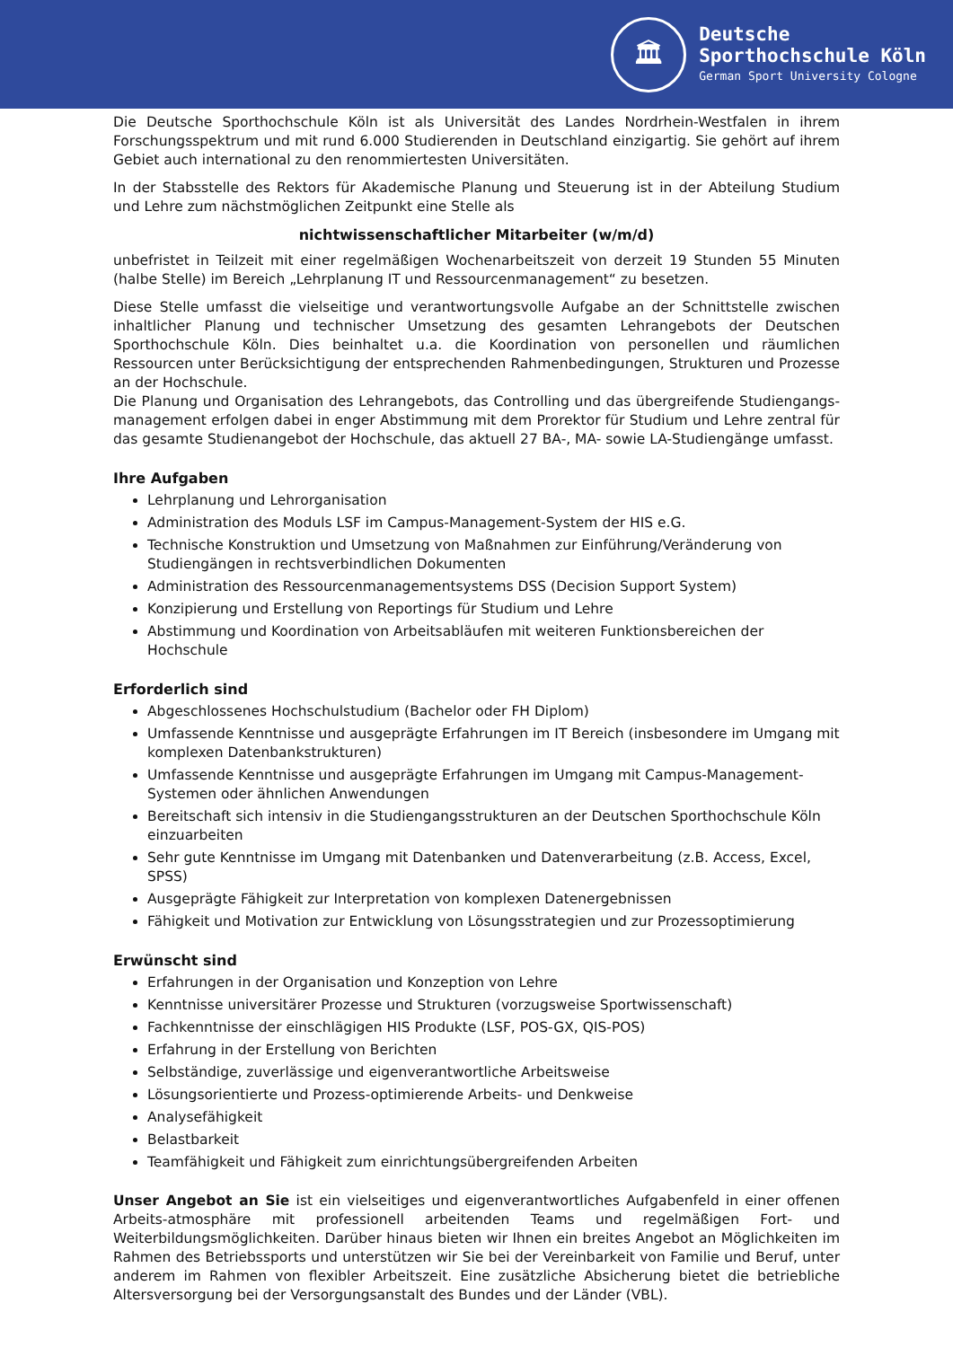🏛
Deutsche
Sporthochschule Köln
German Sport University Cologne
Die Deutsche Sporthochschule Köln ist als Universität des Landes Nordrhein-Westfalen in ihrem Forschungsspektrum und mit rund 6.000 Studierenden in Deutschland einzigartig. Sie gehört auf ihrem Gebiet auch international zu den renommiertesten Universitäten.
In der Stabsstelle des Rektors für Akademische Planung und Steuerung ist in der Abteilung Studium und Lehre zum nächstmöglichen Zeitpunkt eine Stelle als
nichtwissenschaftlicher Mitarbeiter (w/m/d)
unbefristet in Teilzeit mit einer regelmäßigen Wochenarbeitszeit von derzeit 19 Stunden 55 Minuten (halbe Stelle) im Bereich „Lehrplanung IT und Ressourcenmanagement“ zu besetzen.
Diese Stelle umfasst die vielseitige und verantwortungsvolle Aufgabe an der Schnittstelle zwischen inhaltlicher Planung und technischer Umsetzung des gesamten Lehrangebots der Deutschen Sporthochschule Köln. Dies beinhaltet u.a. die Koordination von personellen und räumlichen Ressourcen unter Berücksichtigung der entsprechenden Rahmenbedingungen, Strukturen und Prozesse an der Hochschule.
Die Planung und Organisation des Lehrangebots, das Controlling und das übergreifende Studiengangs-management erfolgen dabei in enger Abstimmung mit dem Prorektor für Studium und Lehre zentral für das gesamte Studienangebot der Hochschule, das aktuell 27 BA-, MA- sowie LA-Studiengänge umfasst.
Ihre Aufgaben
Lehrplanung und Lehrorganisation
Administration des Moduls LSF im Campus-Management-System der HIS e.G.
Technische Konstruktion und Umsetzung von Maßnahmen zur Einführung/Veränderung von Studiengängen in rechtsverbindlichen Dokumenten
Administration des Ressourcenmanagementsystems DSS (Decision Support System)
Konzipierung und Erstellung von Reportings für Studium und Lehre
Abstimmung und Koordination von Arbeitsabläufen mit weiteren Funktionsbereichen der Hochschule
Erforderlich sind
Abgeschlossenes Hochschulstudium (Bachelor oder FH Diplom)
Umfassende Kenntnisse und ausgeprägte Erfahrungen im IT Bereich (insbesondere im Umgang mit komplexen Datenbankstrukturen)
Umfassende Kenntnisse und ausgeprägte Erfahrungen im Umgang mit Campus-Management-Systemen oder ähnlichen Anwendungen
Bereitschaft sich intensiv in die Studiengangsstrukturen an der Deutschen Sporthochschule Köln einzuarbeiten
Sehr gute Kenntnisse im Umgang mit Datenbanken und Datenverarbeitung (z.B. Access, Excel, SPSS)
Ausgeprägte Fähigkeit zur Interpretation von komplexen Datenergebnissen
Fähigkeit und Motivation zur Entwicklung von Lösungsstrategien und zur Prozessoptimierung
Erwünscht sind
Erfahrungen in der Organisation und Konzeption von Lehre
Kenntnisse universitärer Prozesse und Strukturen (vorzugsweise Sportwissenschaft)
Fachkenntnisse der einschlägigen HIS Produkte (LSF, POS-GX, QIS-POS)
Erfahrung in der Erstellung von Berichten
Selbständige, zuverlässige und eigenverantwortliche Arbeitsweise
Lösungsorientierte und Prozess-optimierende Arbeits- und Denkweise
Analysefähigkeit
Belastbarkeit
Teamfähigkeit und Fähigkeit zum einrichtungsübergreifenden Arbeiten
Unser Angebot an Sie ist ein vielseitiges und eigenverantwortliches Aufgabenfeld in einer offenen Arbeits-atmosphäre mit professionell arbeitenden Teams und regelmäßigen Fort- und Weiterbildungsmöglichkeiten. Darüber hinaus bieten wir Ihnen ein breites Angebot an Möglichkeiten im Rahmen des Betriebssports und unterstützen wir Sie bei der Vereinbarkeit von Familie und Beruf, unter anderem im Rahmen von flexibler Arbeitszeit. Eine zusätzliche Absicherung bietet die betriebliche Altersversorgung bei der Versorgungsanstalt des Bundes und der Länder (VBL).